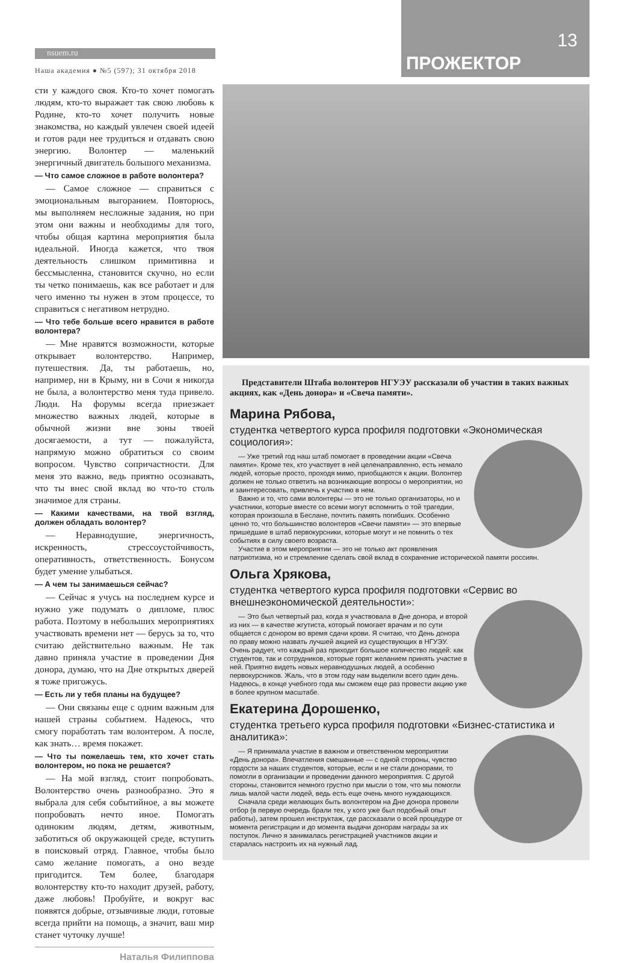nsuem.ru
Наша академия ● №5 (597); 31 октября 2018
13
ПРОЖЕКТОР
сти у каждого своя. Кто-то хочет помогать людям, кто-то выражает так свою любовь к Родине, кто-то хочет получить новые знакомства, но каждый увлечен своей идеей и готов ради нее трудиться и отдавать свою энергию. Волонтер — маленький энергичный двигатель большого механизма.
— Что самое сложное в работе волонтера?
— Самое сложное — справиться с эмоциональным выгоранием. Повторюсь, мы выполняем несложные задания, но при этом они важны и необходимы для того, чтобы общая картина мероприятия была идеальной. Иногда кажется, что твоя деятельность слишком примитивна и бессмысленна, становится скучно, но если ты четко понимаешь, как все работает и для чего именно ты нужен в этом процессе, то справиться с негативом нетрудно.
— Что тебе больше всего нравится в работе волонтера?
— Мне нравятся возможности, которые открывает волонтерство. Например, путешествия. Да, ты работаешь, но, например, ни в Крыму, ни в Сочи я никогда не была, а волонтерство меня туда привело. Люди. На форумы всегда приезжает множество важных людей, которые в обычной жизни вне зоны твоей досягаемости, а тут — пожалуйста, напрямую можно обратиться со своим вопросом. Чувство сопричастности. Для меня это важно, ведь приятно осознавать, что ты внес свой вклад во что-то столь значимое для страны.
— Какими качествами, на твой взгляд, должен обладать волонтер?
— Неравнодушие, энергичность, искренность, стрессоустойчивость, оперативность, ответственность. Бонусом будет умение улыбаться.
— А чем ты занимаешься сейчас?
— Сейчас я учусь на последнем курсе и нужно уже подумать о дипломе, плюс работа. Поэтому в небольших мероприятиях участвовать времени нет — берусь за то, что считаю действительно важным. Не так давно приняла участие в проведении Дня донора, думаю, что на Дне открытых дверей я тоже пригожусь.
— Есть ли у тебя планы на будущее?
— Они связаны еще с одним важным для нашей страны событием. Надеюсь, что смогу поработать там волонтером. А после, как знать… время покажет.
— Что ты пожелаешь тем, кто хочет стать волонтером, но пока не решается?
— На мой взгляд, стоит попробовать. Волонтерство очень разнообразно. Это я выбрала для себя событийное, а вы можете попробовать нечто иное. Помогать одиноким людям, детям, животным, заботиться об окружающей среде, вступить в поисковый отряд. Главное, чтобы было само желание помогать, а оно везде пригодится. Тем более, благодаря волонтерству кто-то находит друзей, работу, даже любовь! Пробуйте, и вокруг вас появятся добрые, отзывчивые люди, готовые всегда прийти на помощь, а значит, ваш мир станет чуточку лучше!
Наталья Филиппова
Представители Штаба волонтеров НГУЭУ рассказали об участии в таких важных акциях, как «День донора» и «Свеча памяти».
Марина Рябова,
студентка четвертого курса профиля подготовки «Экономическая социология»:
— Уже третий год наш штаб помогает в проведении акции «Свеча памяти». Кроме тех, кто участвует в ней целенаправленно, есть немало людей, которые просто, проходя мимо, приобщаются к акции. Волонтер должен не только ответить на возникающие вопросы о мероприятии, но и заинтересовать, привлечь к участию в нем.
Важно и то, что сами волонтеры — это не только организаторы, но и участники, которые вместе со всеми могут вспомнить о той трагедии, которая произошла в Беслане, почтить память погибших. Особенно ценно то, что большинство волонтеров «Свечи памяти» — это впервые пришедшие в штаб первокурсники, которые могут и не помнить о тех событиях в силу своего возраста.
Участие в этом мероприятии — это не только акт проявления патриотизма, но и стремление сделать свой вклад в сохранение исторической памяти россиян.
Ольга Хрякова,
студентка четвертого курса профиля подготовки «Сервис во внешнеэкономической деятельности»:
— Это был четвертый раз, когда я участвовала в Дне донора, и второй из них — в качестве жгутиста, который помогает врачам и по сути общается с донором во время сдачи крови. Я считаю, что День донора по праву можно назвать лучшей акцией из существующих в НГУЭУ. Очень радует, что каждый раз приходит большое количество людей: как студентов, так и сотрудников, которые горят желанием принять участие в ней. Приятно видеть новых неравнодушных людей, а особенно первокурсников. Жаль, что в этом году нам выделили всего один день. Надеюсь, в конце учебного года мы сможем еще раз провести акцию уже в более крупном масштабе.
Екатерина Дорошенко,
студентка третьего курса профиля подготовки «Бизнес-статистика и аналитика»:
— Я принимала участие в важном и ответственном мероприятии «День донора». Впечатления смешанные — с одной стороны, чувство гордости за наших студентов, которые, если и не стали донорами, то помогли в организации и проведении данного мероприятия. С другой стороны, становится немного грустно при мысли о том, что мы помогли лишь малой части людей, ведь есть еще очень много нуждающихся.
Сначала среди желающих быть волонтером на Дне донора провели отбор (в первую очередь брали тех, у кого уже был подобный опыт работы), затем прошел инструктаж, где рассказали о всей процедуре от момента регистрации и до момента выдачи донорам награды за их поступок. Лично я занималась регистрацией участников акции и старалась настроить их на нужный лад.